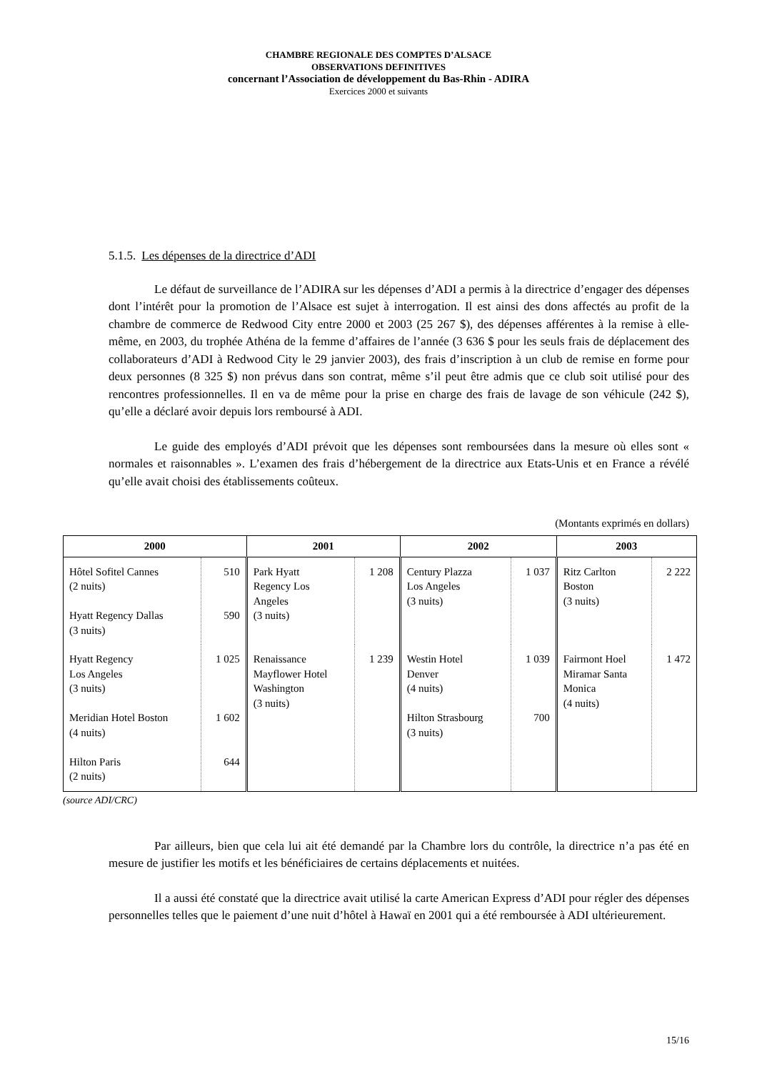CHAMBRE REGIONALE DES COMPTES D’ALSACE
OBSERVATIONS DEFINITIVES
concernant l’Association de développement du Bas-Rhin - ADIRA
Exercices 2000 et suivants
5.1.5. Les dépenses de la directrice d’ADI
Le défaut de surveillance de l’ADIRA sur les dépenses d’ADI a permis à la directrice d’engager des dépenses dont l’intérêt pour la promotion de l’Alsace est sujet à interrogation. Il est ainsi des dons affectés au profit de la chambre de commerce de Redwood City entre 2000 et 2003 (25 267 $), des dépenses afférentes à la remise à elle-même, en 2003, du trophée Athéna de la femme d’affaires de l’année (3 636 $ pour les seuls frais de déplacement des collaborateurs d’ADI à Redwood City le 29 janvier 2003), des frais d’inscription à un club de remise en forme pour deux personnes (8 325 $) non prévus dans son contrat, même s’il peut être admis que ce club soit utilisé pour des rencontres professionnelles. Il en va de même pour la prise en charge des frais de lavage de son véhicule (242 $), qu’elle a déclaré avoir depuis lors remboursé à ADI.
Le guide des employés d’ADI prévoit que les dépenses sont remboursées dans la mesure où elles sont « normales et raisonnables ». L’examen des frais d’hébergement de la directrice aux Etats-Unis et en France a révélé qu’elle avait choisi des établissements coûteux.
(Montants exprimés en dollars)
| 2000 | | 2001 | | 2002 | | 2003 | |
| --- | --- | --- | --- | --- | --- | --- | --- |
| Hôtel Sofitel Cannes (2 nuits) Hyatt Regency Dallas (3 nuits) | 510 590 | Park Hyatt Regency Los Angeles (3 nuits) | 1 208 | Century Plazza Los Angeles (3 nuits) | 1 037 | Ritz Carlton Boston (3 nuits) | 2 222 |
| Hyatt Regency Los Angeles (3 nuits) Meridian Hotel Boston (4 nuits) Hilton Paris (2 nuits) | 1 025 1 602 644 | Renaissance Mayflower Hotel Washington (3 nuits) | 1 239 | Westin Hotel Denver (4 nuits) Hilton Strasbourg (3 nuits) | 1 039 700 | Fairmont Hoel Miramar Santa Monica (4 nuits) | 1 472 |
(source ADI/CRC)
Par ailleurs, bien que cela lui ait été demandé par la Chambre lors du contrôle, la directrice n’a pas été en mesure de justifier les motifs et les bénéficiaires de certains déplacements et nuitées.
Il a aussi été constaté que la directrice avait utilisé la carte American Express d’ADI pour régler des dépenses personnelles telles que le paiement d’une nuit d’hôtel à Hawaï en 2001 qui a été remboursée à ADI ultérieurement.
15/16